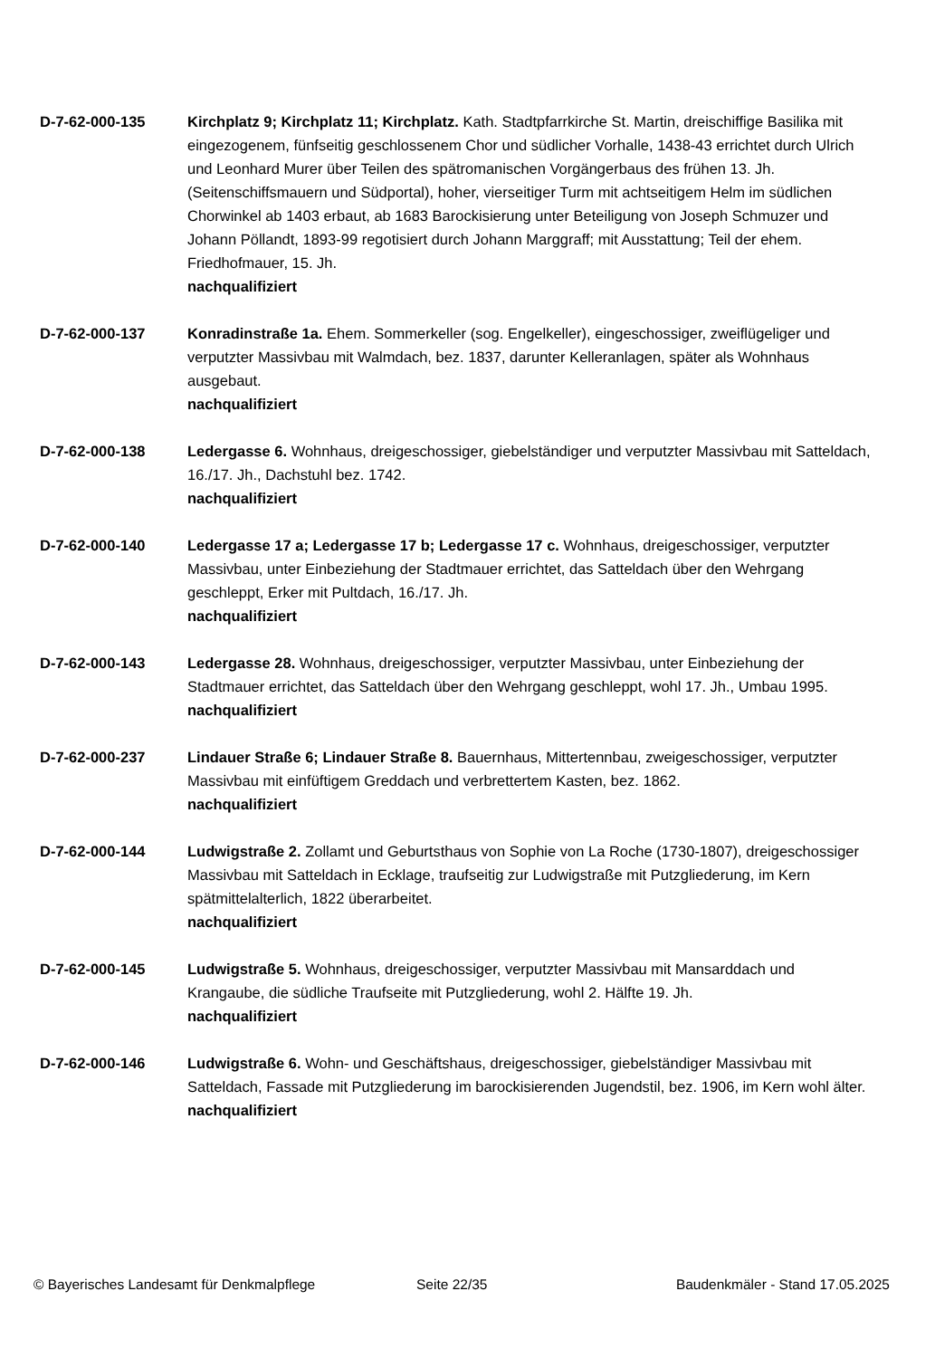D-7-62-000-135 Kirchplatz 9; Kirchplatz 11; Kirchplatz. Kath. Stadtpfarrkirche St. Martin, dreischiffige Basilika mit eingezogenem, fünfseitig geschlossenem Chor und südlicher Vorhalle, 1438-43 errichtet durch Ulrich und Leonhard Murer über Teilen des spätromanischen Vorgängerbaus des frühen 13. Jh. (Seitenschiffsmauern und Südportal), hoher, vierseitiger Turm mit achtseitigem Helm im südlichen Chorwinkel ab 1403 erbaut, ab 1683 Barockisierung unter Beteiligung von Joseph Schmuzer und Johann Pöllandt, 1893-99 regotisiert durch Johann Marggraff; mit Ausstattung; Teil der ehem. Friedhofmauer, 15. Jh.
nachqualifiziert
D-7-62-000-137 Konradinstraße 1a. Ehem. Sommerkeller (sog. Engelkeller), eingeschossiger, zweiflügeliger und verputzter Massivbau mit Walmdach, bez. 1837, darunter Kelleranlagen, später als Wohnhaus ausgebaut.
nachqualifiziert
D-7-62-000-138 Ledergasse 6. Wohnhaus, dreigeschossiger, giebelständiger und verputzter Massivbau mit Satteldach, 16./17. Jh., Dachstuhl bez. 1742.
nachqualifiziert
D-7-62-000-140 Ledergasse 17 a; Ledergasse 17 b; Ledergasse 17 c. Wohnhaus, dreigeschossiger, verputzter Massivbau, unter Einbeziehung der Stadtmauer errichtet, das Satteldach über den Wehrgang geschleppt, Erker mit Pultdach, 16./17. Jh.
nachqualifiziert
D-7-62-000-143 Ledergasse 28. Wohnhaus, dreigeschossiger, verputzter Massivbau, unter Einbeziehung der Stadtmauer errichtet, das Satteldach über den Wehrgang geschleppt, wohl 17. Jh., Umbau 1995.
nachqualifiziert
D-7-62-000-237 Lindauer Straße 6; Lindauer Straße 8. Bauernhaus, Mittertennbau, zweigeschossiger, verputzter Massivbau mit einfüftigem Greddach und verbrettertem Kasten, bez. 1862.
nachqualifiziert
D-7-62-000-144 Ludwigstraße 2. Zollamt und Geburtsthaus von Sophie von La Roche (1730-1807), dreigeschossiger Massivbau mit Satteldach in Ecklage, traufseitig zur Ludwigstraße mit Putzgliederung, im Kern spätmittelalterlich, 1822 überarbeitet.
nachqualifiziert
D-7-62-000-145 Ludwigstraße 5. Wohnhaus, dreigeschossiger, verputzter Massivbau mit Mansarddach und Krangaube, die südliche Traufseite mit Putzgliederung, wohl 2. Hälfte 19. Jh.
nachqualifiziert
D-7-62-000-146 Ludwigstraße 6. Wohn- und Geschäftshaus, dreigeschossiger, giebelständiger Massivbau mit Satteldach, Fassade mit Putzgliederung im barockisierenden Jugendstil, bez. 1906, im Kern wohl älter.
nachqualifiziert
© Bayerisches Landesamt für Denkmalpflege Seite 22/35 Baudenkmäler - Stand 17.05.2025